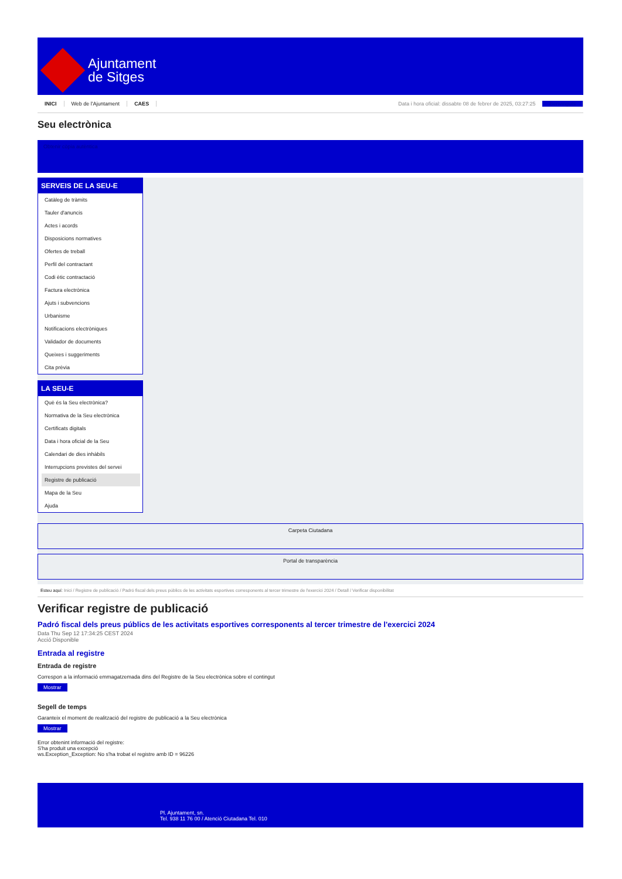Ajuntament
de Sitges
INICI Web de l'Ajuntament CAES Data i hora oficial: dissabte 08 de febrer de 2025, 03:27:25 Benvinguts
Seu electrònica
Obtenir còpia autèntica
SERVEIS DE LA SEU-E
Catàleg de tràmits
Tauler d'anuncis
Actes i acords
Disposicions normatives
Ofertes de treball
Perfil del contractant
Codi ètic contractació
Factura electrònica
Ajuts i subvencions
Urbanisme
Notificacions electròniques
Validador de documents
Queixes i suggeriments
Cita prèvia
LA SEU-E
Què és la Seu electrònica?
Normativa de la Seu electrònica
Certificats digitals
Data i hora oficial de la Seu
Calendari de dies inhàbils
Interrupcions previstes del servei
Registre de publicació
Mapa de la Seu
Ajuda
Carpeta Ciutadana
Portal de transparència
Esteu aquí: Inici / Registre de publicació / Padró fiscal dels preus públics de les activitats esportives corresponents al tercer trimestre de l'exercici 2024 / Detall / Verificar disponibilitat
Verificar registre de publicació
Padró fiscal dels preus públics de les activitats esportives corresponents al tercer trimestre de l'exercici 2024
Data Thu Sep 12 17:34:25 CEST 2024
Acció Disponible
Entrada al registre
Entrada de registre
Correspon a la informació emmagatzemada dins del Registre de la Seu electrònica sobre el contingut
Mostrar
Segell de temps
Garanteix el moment de realització del registre de publicació a la Seu electrònica
Mostrar
Error obtenint informació del registre:
S'ha produit una excepció
ws.Exception_Exception: No s'ha trobat el registre amb ID = 96226
Pl. Ajuntament, sn.
Tel. 938 11 76 00 / Atenció Ciutadana Tel. 010